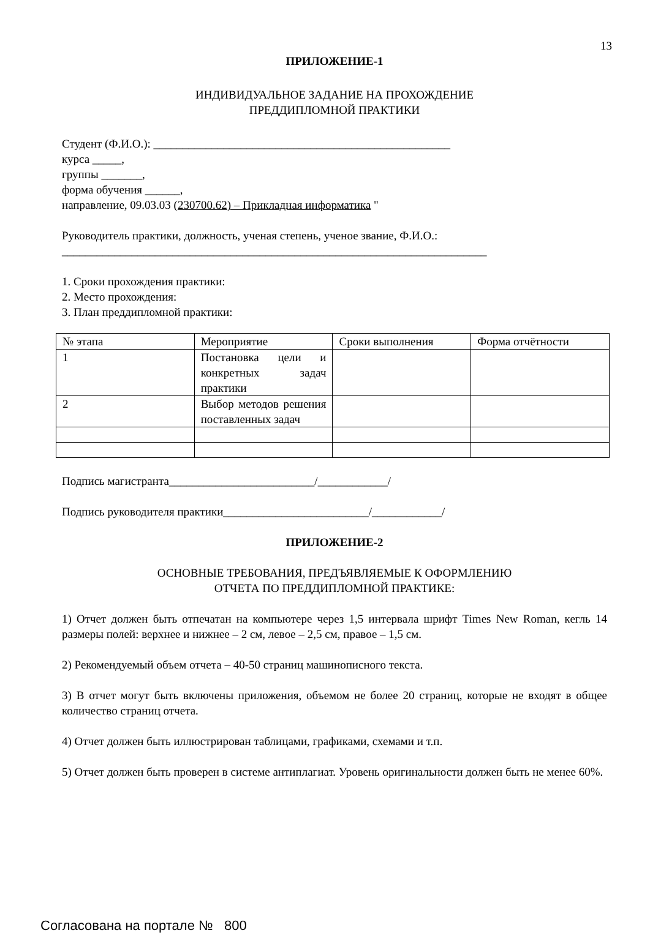13
ПРИЛОЖЕНИЕ-1
ИНДИВИДУАЛЬНОЕ ЗАДАНИЕ НА ПРОХОЖДЕНИЕ
ПРЕДДИПЛОМНОЙ ПРАКТИКИ
Студент (Ф.И.О.): ___________________________________________________
курса _____,
группы _______,
форма обучения ______,
направление, 09.03.03 (230700.62) – Прикладная информатика "
Руководитель практики, должность, ученая степень, ученое звание, Ф.И.О.:
_________________________________________________________________________
1. Сроки прохождения практики:
2. Место прохождения:
3. План преддипломной практики:
| № этапа | Мероприятие | Сроки выполнения | Форма отчётности |
| 1 | Постановка цели и конкретных задач практики | | |
| 2 | Выбор методов решения поставленных задач | | |
Подпись магистранта_________________________/____________/
Подпись руководителя практики_________________________/____________/
ПРИЛОЖЕНИЕ-2
ОСНОВНЫЕ ТРЕБОВАНИЯ, ПРЕДЪЯВЛЯЕМЫЕ К ОФОРМЛЕНИЮ
ОТЧЕТА ПО ПРЕДДИПЛОМНОЙ ПРАКТИКЕ:
1) Отчет должен быть отпечатан на компьютере через 1,5 интервала шрифт Times New Roman, кегль 14 размеры полей: верхнее и нижнее – 2 см, левое – 2,5 см, правое – 1,5 см.
2) Рекомендуемый объем отчета – 40-50 страниц машинописного текста.
3) В отчет могут быть включены приложения, объемом не более 20 страниц, которые не входят в общее количество страниц отчета.
4) Отчет должен быть иллюстрирован таблицами, графиками, схемами и т.п.
5) Отчет должен быть проверен в системе антиплагиат. Уровень оригинальности должен быть не менее 60%.
Согласована на портале № 800